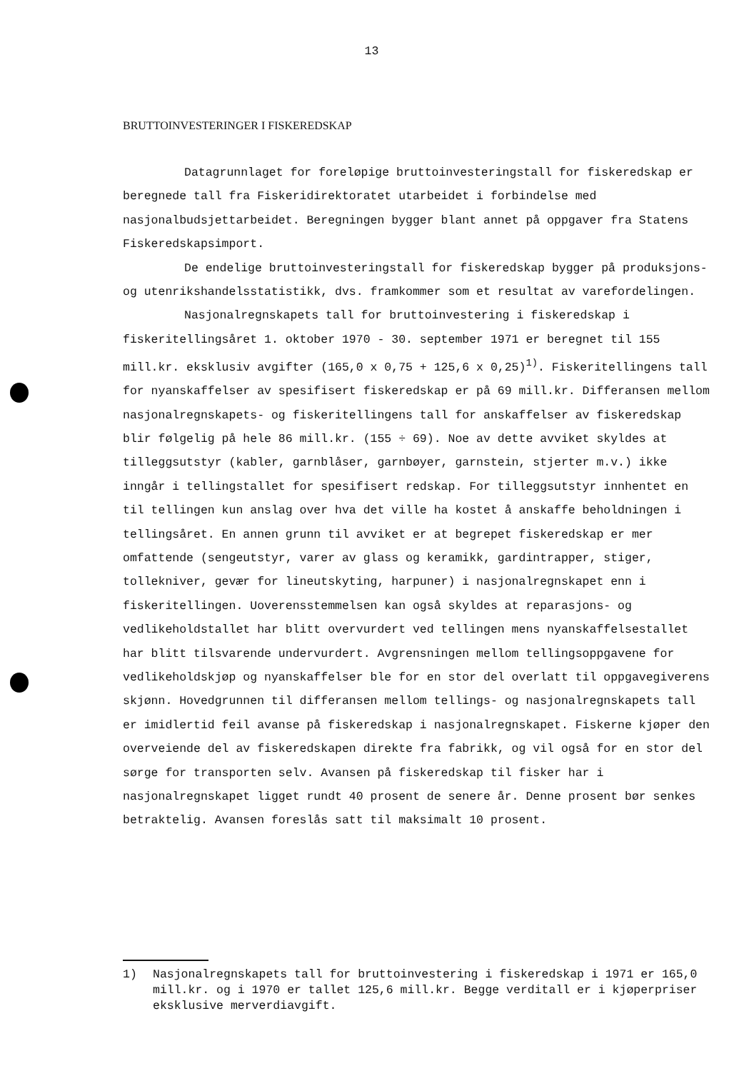13
BRUTTOINVESTERINGER I FISKEREDSKAP
Datagrunnlaget for foreløpige bruttoinvesteringstall for fiskeredskap er beregnede tall fra Fiskeridirektoratet utarbeidet i forbindelse med nasjonalbudsjettarbeidet. Beregningen bygger blant annet på oppgaver fra Statens Fiskeredskapsimport.
De endelige bruttoinvesteringstall for fiskeredskap bygger på produksjons- og utenrikshandelsstatistikk, dvs. framkommer som et resultat av varefordelingen.
Nasjonalregnskapets tall for bruttoinvestering i fiskeredskap i fiskeritellingsåret 1. oktober 1970 - 30. september 1971 er beregnet til 155 mill.kr. eksklusiv avgifter (165,0 x 0,75 + 125,6 x 0,25)<sup>1)</sup>. Fiskeritellingens tall for nyanskaffelser av spesifisert fiskeredskap er på 69 mill.kr. Differansen mellom nasjonalregnskapets- og fiskeritellingens tall for anskaffelser av fiskeredskap blir følgelig på hele 86 mill.kr. (155 ÷ 69). Noe av dette avviket skyldes at tilleggsutstyr (kabler, garnblåser, garnbøyer, garnstein, stjerter m.v.) ikke inngår i tellingstallet for spesifisert redskap. For tilleggsutstyr innhentet en til tellingen kun anslag over hva det ville ha kostet å anskaffe beholdningen i tellingsåret. En annen grunn til avviket er at begrepet fiskeredskap er mer omfattende (sengeutstyr, varer av glass og keramikk, gardintrapper, stiger, tollekniver, gevær for lineutskyting, harpuner) i nasjonalregnskapet enn i fiskeritellingen. Uoverensstemmelsen kan også skyldes at reparasjons- og vedlikeholdstallet har blitt overvurdert ved tellingen mens nyanskaffelsestallet har blitt tilsvarende undervurdert. Avgrensningen mellom tellingsoppgavene for vedlikeholdskjøp og nyanskaffelser ble for en stor del overlatt til oppgavegiverens skjønn. Hovedgrunnen til differansen mellom tellings- og nasjonalregnskapets tall er imidlertid feil avanse på fiskeredskap i nasjonalregnskapet. Fiskerne kjøper den overveiende del av fiskeredskapen direkte fra fabrikk, og vil også for en stor del sørge for transporten selv. Avansen på fiskeredskap til fisker har i nasjonalregnskapet ligget rundt 40 prosent de senere år. Denne prosent bør senkes betraktelig. Avansen foreslås satt til maksimalt 10 prosent.
1) Nasjonalregnskapets tall for bruttoinvestering i fiskeredskap i 1971 er 165,0 mill.kr. og i 1970 er tallet 125,6 mill.kr. Begge verditall er i kjøperpriser eksklusive merverdiavgift.